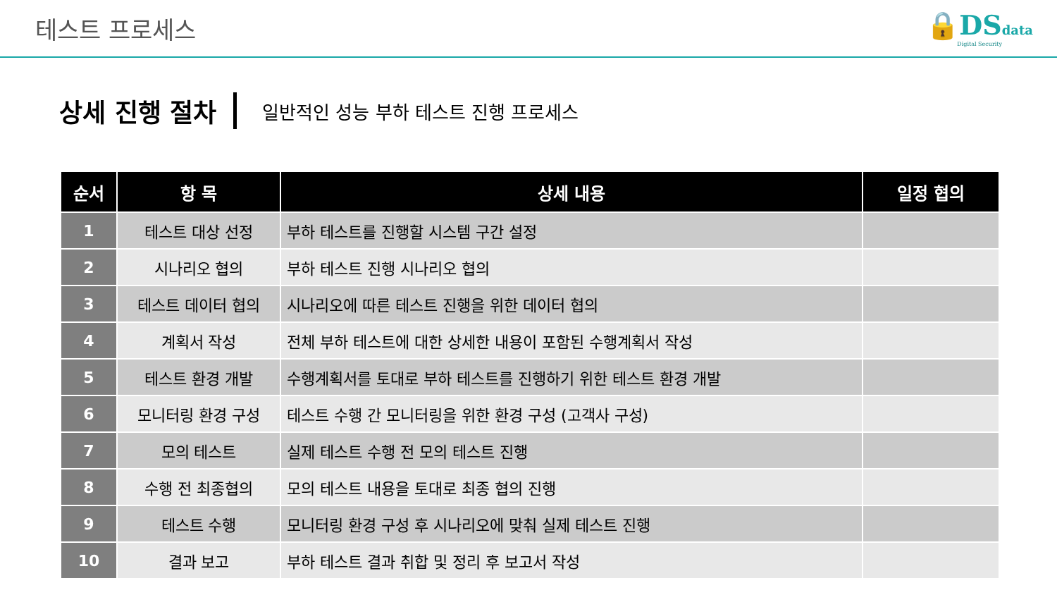테스트 프로세스
🔒DS data
Digital Security
상세 진행 절차
일반적인 성능 부하 테스트 진행 프로세스
| 순서 | 항 목 | 상세 내용 | 일정 협의 |
| --- | --- | --- | --- |
| 1 | 테스트 대상 선정 | 부하 테스트를 진행할 시스템 구간 설정 | |
| 2 | 시나리오 협의 | 부하 테스트 진행 시나리오 협의 | |
| 3 | 테스트 데이터 협의 | 시나리오에 따른 테스트 진행을 위한 데이터 협의 | |
| 4 | 계획서 작성 | 전체 부하 테스트에 대한 상세한 내용이 포함된 수행계획서 작성 | |
| 5 | 테스트 환경 개발 | 수행계획서를 토대로 부하 테스트를 진행하기 위한 테스트 환경 개발 | |
| 6 | 모니터링 환경 구성 | 테스트 수행 간 모니터링을 위한 환경 구성 (고객사 구성) | |
| 7 | 모의 테스트 | 실제 테스트 수행 전 모의 테스트 진행 | |
| 8 | 수행 전 최종협의 | 모의 테스트 내용을 토대로 최종 협의 진행 | |
| 9 | 테스트 수행 | 모니터링 환경 구성 후 시나리오에 맞춰 실제 테스트 진행 | |
| 10 | 결과 보고 | 부하 테스트 결과 취합 및 정리 후 보고서 작성 | |